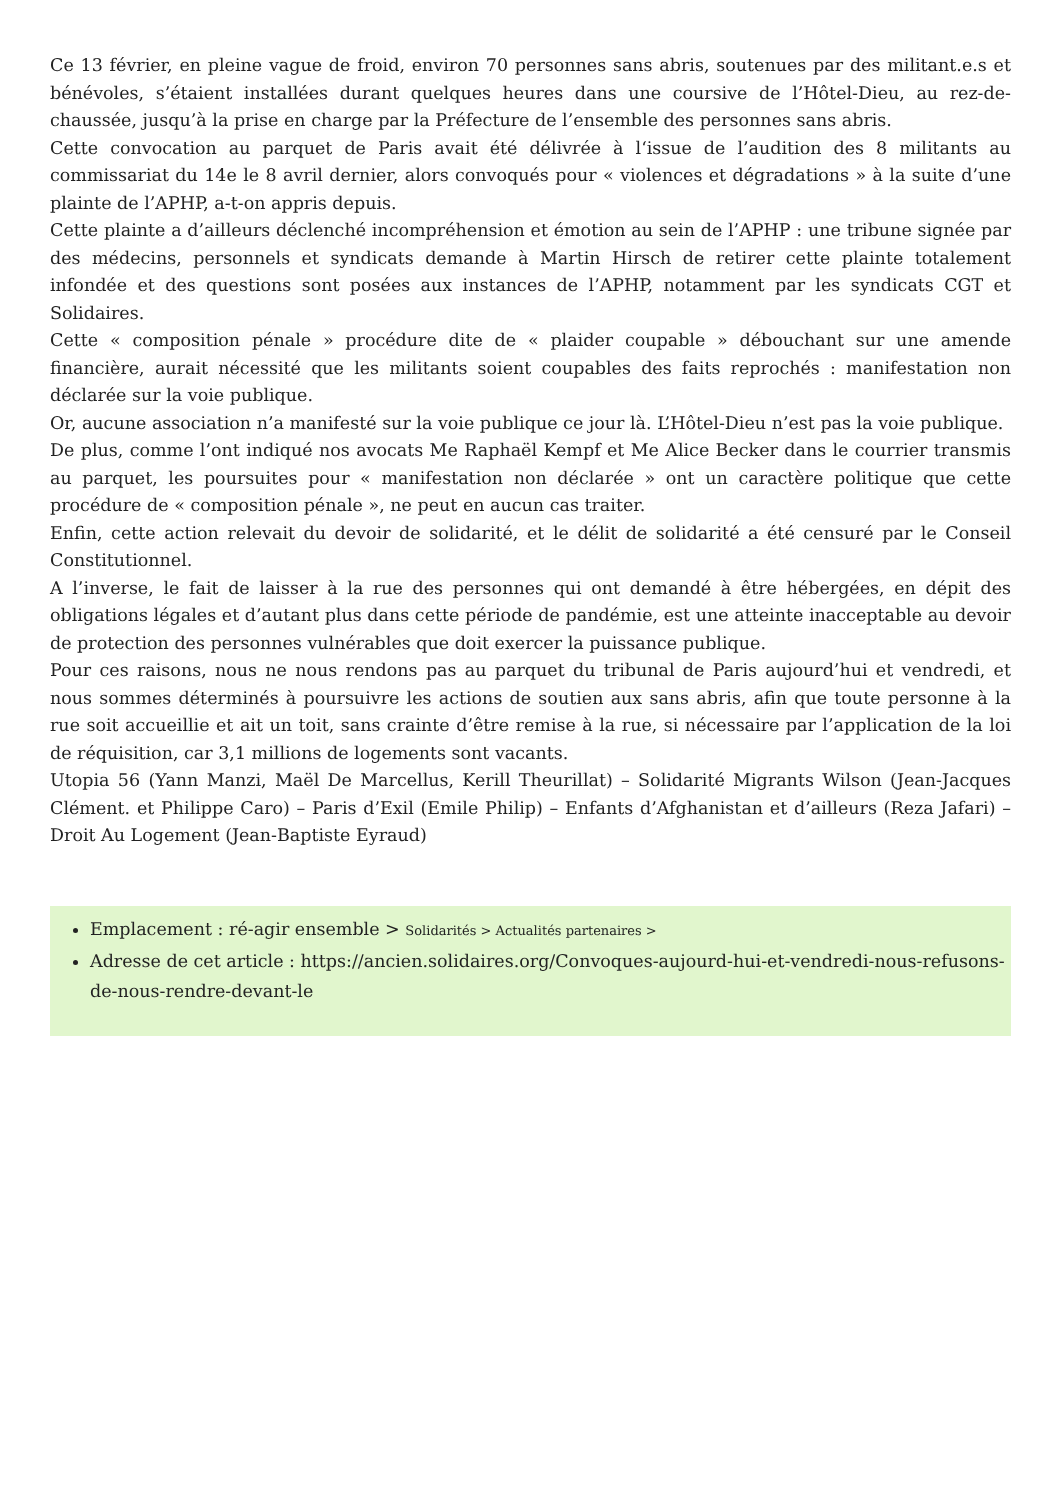Ce 13 février, en pleine vague de froid, environ 70 personnes sans abris, soutenues par des militant.e.s et bénévoles, s’étaient installées durant quelques heures dans une coursive de l’Hôtel-Dieu, au rez-de-chaussée, jusqu’à la prise en charge par la Préfecture de l’ensemble des personnes sans abris.
Cette convocation au parquet de Paris avait été délivrée à l‘issue de l’audition des 8 militants au commissariat du 14e le 8 avril dernier, alors convoqués pour « violences et dégradations » à la suite d’une plainte de l’APHP, a-t-on appris depuis.
Cette plainte a d’ailleurs déclenché incompréhension et émotion au sein de l’APHP : une tribune signée par des médecins, personnels et syndicats demande à Martin Hirsch de retirer cette plainte totalement infondée et des questions sont posées aux instances de l’APHP, notamment par les syndicats CGT et Solidaires.
Cette « composition pénale » procédure dite de « plaider coupable » débouchant sur une amende financière, aurait nécessité que les militants soient coupables des faits reprochés : manifestation non déclarée sur la voie publique.
Or, aucune association n’a manifesté sur la voie publique ce jour là. L’Hôtel-Dieu n’est pas la voie publique.
De plus, comme l’ont indiqué nos avocats Me Raphaël Kempf et Me Alice Becker dans le courrier transmis au parquet, les poursuites pour « manifestation non déclarée » ont un caractère politique que cette procédure de « composition pénale », ne peut en aucun cas traiter.
Enfin, cette action relevait du devoir de solidarité, et le délit de solidarité a été censuré par le Conseil Constitutionnel.
A l’inverse, le fait de laisser à la rue des personnes qui ont demandé à être hébergées, en dépit des obligations légales et d’autant plus dans cette période de pandémie, est une atteinte inacceptable au devoir de protection des personnes vulnérables que doit exercer la puissance publique.
Pour ces raisons, nous ne nous rendons pas au parquet du tribunal de Paris aujourd’hui et vendredi, et nous sommes déterminés à poursuivre les actions de soutien aux sans abris, afin que toute personne à la rue soit accueillie et ait un toit, sans crainte d’être remise à la rue, si nécessaire par l’application de la loi de réquisition, car 3,1 millions de logements sont vacants.
Utopia 56 (Yann Manzi, Maël De Marcellus, Kerill Theurillat) – Solidarité Migrants Wilson (Jean-Jacques Clément. et Philippe Caro) – Paris d’Exil (Emile Philip) – Enfants d’Afghanistan et d’ailleurs (Reza Jafari) – Droit Au Logement (Jean-Baptiste Eyraud)
Emplacement : ré-agir ensemble > Solidarités > Actualités partenaires >
Adresse de cet article : https://ancien.solidaires.org/Convoques-aujourd-hui-et-vendredi-nous-refusons-de-nous-rendre-devant-le